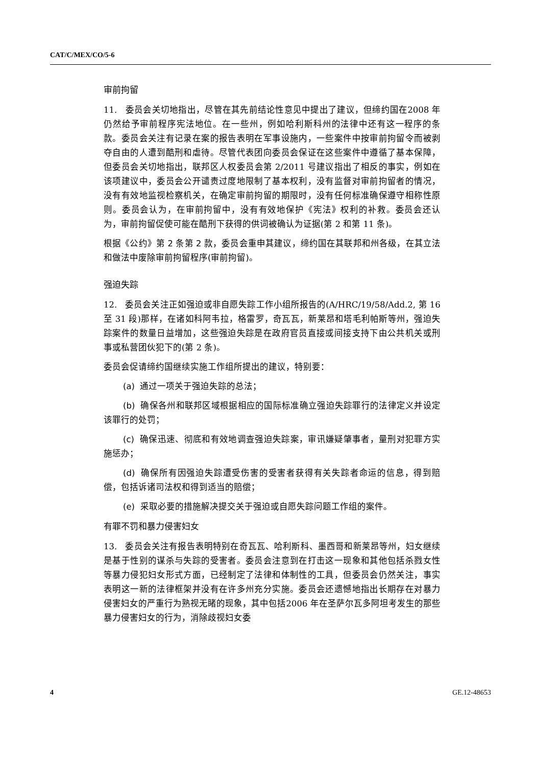CAT/C/MEX/CO/5-6
审前拘留
11. 委员会关切地指出，尽管在其先前结论性意见中提出了建议，但缔约国在2008 年仍然给予审前程序宪法地位。在一些州，例如哈利斯科州的法律中还有这一程序的条款。委员会关注有记录在案的报告表明在军事设施内，一些案件中按审前拘留令而被剥夺自由的人遭到酷刑和虐待。尽管代表团向委员会保证在这些案件中遵循了基本保障，但委员会关切地指出，联邦区人权委员会第 2/2011 号建议指出了相反的事实，例如在该项建议中，委员会公开谴责过度地限制了基本权利，没有监督对审前拘留者的情况，没有有效地监视检察机关，在确定审前拘留的期限时，没有任何标准确保遵守相称性原则。委员会认为，在审前拘留中，没有有效地保护《宪法》权利的补救。委员会还认为，审前拘留促使可能在酷刑下获得的供词被确认为证据(第 2 和第 11 条)。
根据《公约》第 2 条第 2 款，委员会重申其建议，缔约国在其联邦和州各级，在其立法和做法中废除审前拘留程序(审前拘留)。
强迫失踪
12. 委员会关注正如强迫或非自愿失踪工作小组所报告的(A/HRC/19/58/Add.2, 第 16 至 31 段)那样，在诸如科阿韦拉，格雷罗，奇瓦瓦，新莱昂和塔毛利帕斯等州，强迫失踪案件的数量日益增加，这些强迫失踪是在政府官员直接或间接支持下由公共机关或刑事或私营团伙犯下的(第 2 条)。
委员会促请缔约国继续实施工作组所提出的建议，特别要：
(a) 通过一项关于强迫失踪的总法；
(b) 确保各州和联邦区域根据相应的国际标准确立强迫失踪罪行的法律定义并设定该罪行的处罚；
(c) 确保迅速、彻底和有效地调查强迫失踪案，审讯嫌疑肇事者，量刑对犯罪方实施惩办；
(d) 确保所有因强迫失踪遭受伤害的受害者获得有关失踪者命运的信息，得到赔偿，包括诉诸司法权和得到适当的赔偿；
(e) 采取必要的措施解决提交关于强迫或自愿失踪问题工作组的案件。
有罪不罚和暴力侵害妇女
13. 委员会关注有报告表明特别在奇瓦瓦、哈利斯科、墨西哥和新莱昂等州，妇女继续是基于性别的谋杀与失踪的受害者。委员会注意到在打击这一现象和其他包括杀戮女性等暴力侵犯妇女形式方面，已经制定了法律和体制性的工具，但委员会仍然关注，事实表明这一新的法律框架并没有在许多州充分实施。委员会还遗憾地指出长期存在对暴力侵害妇女的严重行为熟视无睹的现象，其中包括2006 年在圣萨尔瓦多阿坦考发生的那些暴力侵害妇女的行为，消除歧视妇女委
4 GE.12-48653